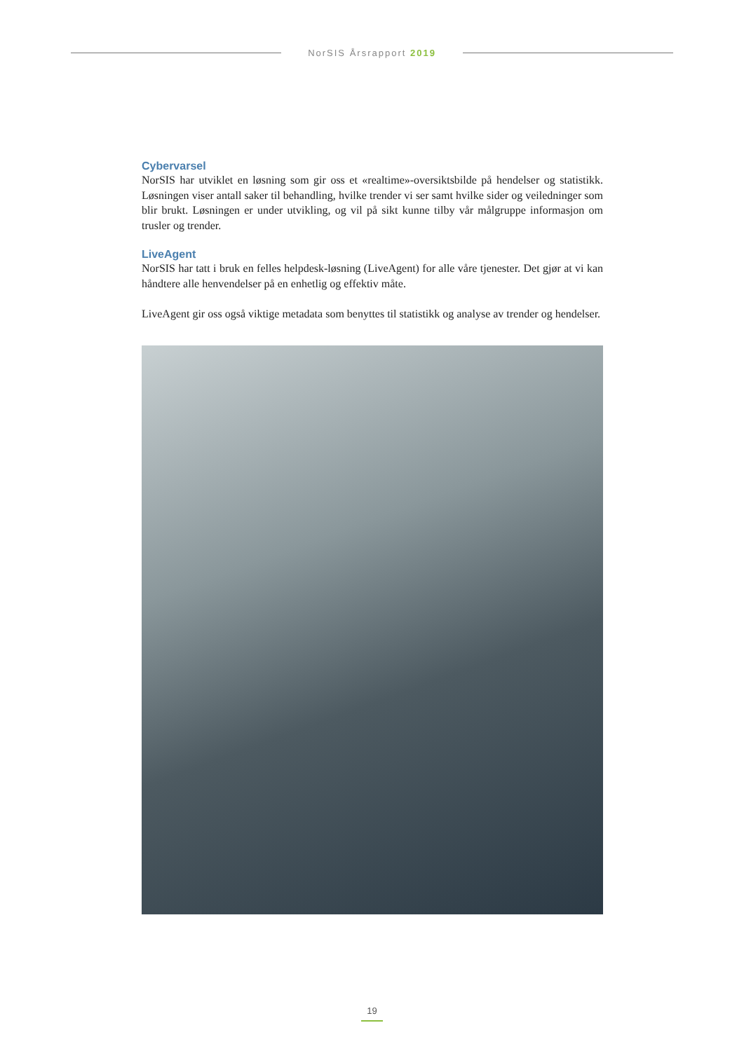NorSIS Årsrapport 2019
Cybervarsel
NorSIS har utviklet en løsning som gir oss et «realtime»-oversiktsbilde på hendelser og statistikk. Løsningen viser antall saker til behandling, hvilke trender vi ser samt hvilke sider og veiledninger som blir brukt. Løsningen er under utvikling, og vil på sikt kunne tilby vår målgruppe informasjon om trusler og trender.
LiveAgent
NorSIS har tatt i bruk en felles helpdesk-løsning (LiveAgent) for alle våre tjenester. Det gjør at vi kan håndtere alle henvendelser på en enhetlig og effektiv måte.
LiveAgent gir oss også viktige metadata som benyttes til statistikk og analyse av trender og hendelser.
19